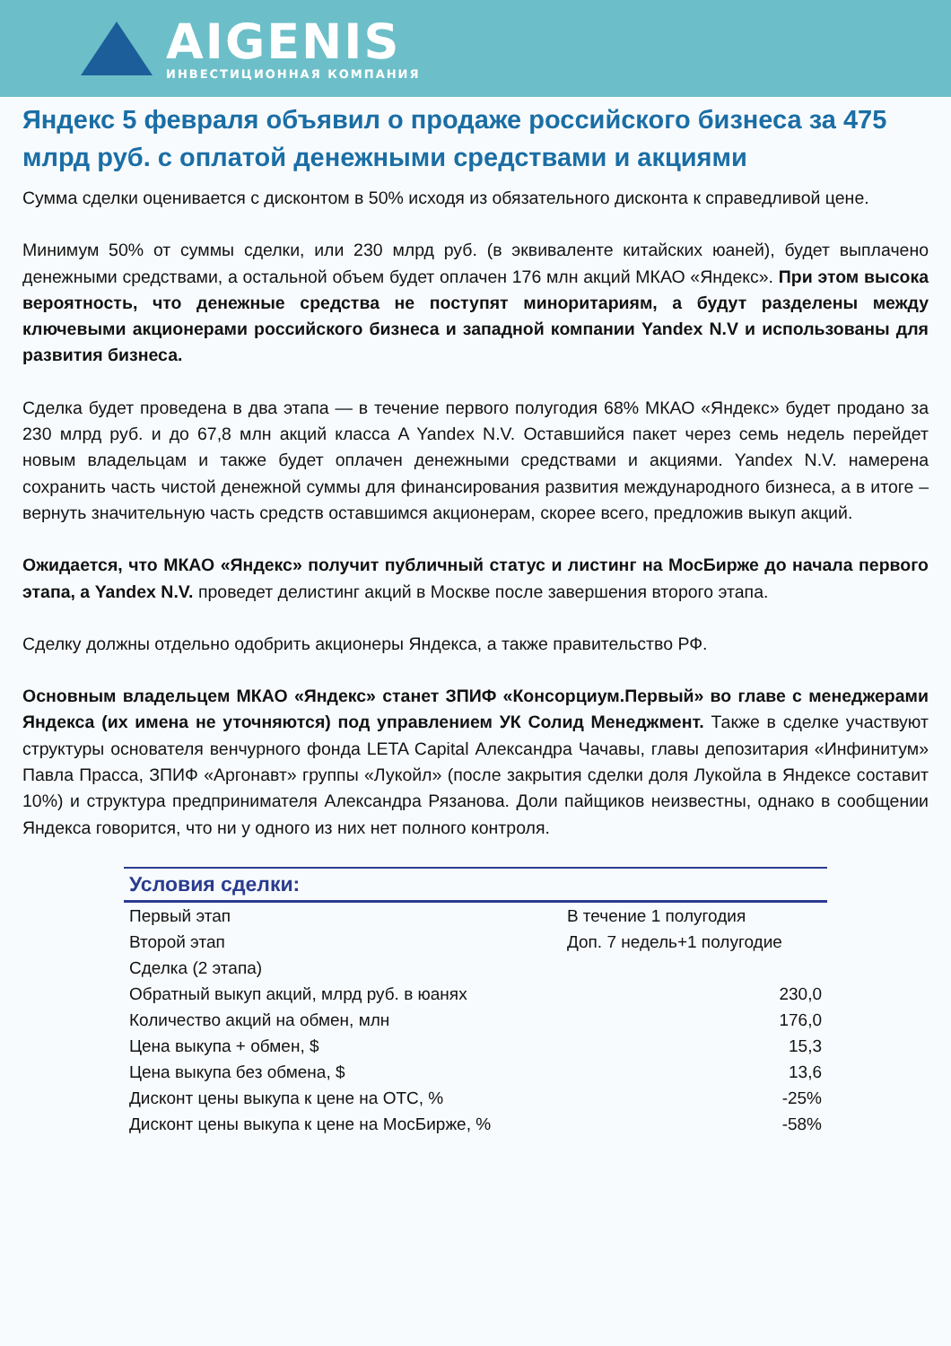AIGENIS
ИНВЕСТИЦИОННАЯ КОМПАНИЯ
Яндекс 5 февраля объявил о продаже российского бизнеса за 475 млрд руб. с оплатой денежными средствами и акциями
Сумма сделки оценивается с дисконтом в 50% исходя из обязательного дисконта к справедливой цене.
Минимум 50% от суммы сделки, или 230 млрд руб. (в эквиваленте китайских юаней), будет выплачено денежными средствами, а остальной объем будет оплачен 176 млн акций МКАО «Яндекс». При этом высока вероятность, что денежные средства не поступят миноритариям, а будут разделены между ключевыми акционерами российского бизнеса и западной компании Yandex N.V и использованы для развития бизнеса.
Сделка будет проведена в два этапа — в течение первого полугодия 68% МКАО «Яндекс» будет продано за 230 млрд руб. и до 67,8 млн акций класса A Yandex N.V. Оставшийся пакет через семь недель перейдет новым владельцам и также будет оплачен денежными средствами и акциями. Yandex N.V. намерена сохранить часть чистой денежной суммы для финансирования развития международного бизнеса, а в итоге – вернуть значительную часть средств оставшимся акционерам, скорее всего, предложив выкуп акций.
Ожидается, что МКАО «Яндекс» получит публичный статус и листинг на МосБирже до начала первого этапа, а Yandex N.V. проведет делистинг акций в Москве после завершения второго этапа.
Сделку должны отдельно одобрить акционеры Яндекса, а также правительство РФ.
Основным владельцем МКАО «Яндекс» станет ЗПИФ «Консорциум.Первый» во главе с менеджерами Яндекса (их имена не уточняются) под управлением УК Солид Менеджмент. Также в сделке участвуют структуры основателя венчурного фонда LETA Capital Александра Чачавы, главы депозитария «Инфинитум» Павла Прасса, ЗПИФ «Аргонавт» группы «Лукойл» (после закрытия сделки доля Лукойла в Яндексе составит 10%) и структура предпринимателя Александра Рязанова. Доли пайщиков неизвестны, однако в сообщении Яндекса говорится, что ни у одного из них нет полного контроля.
| Условия сделки: | |
| --- | --- |
| Первый этап | В течение 1 полугодия |
| Второй этап | Доп. 7 недель+1 полугодие |
| Сделка (2 этапа) | |
| Обратный выкуп акций, млрд руб. в юанях | 230,0 |
| Количество акций на обмен, млн | 176,0 |
| Цена выкупа + обмен, $ | 15,3 |
| Цена выкупа без обмена, $ | 13,6 |
| Дисконт цены выкупа к цене на ОТС, % | -25% |
| Дисконт цены выкупа к цене на МосБирже, % | -58% |